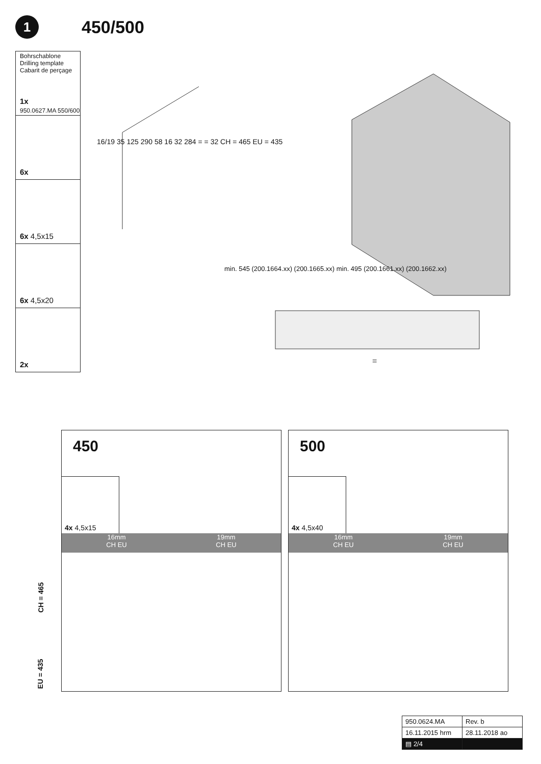1
450/500
Bohrschablone
Drilling template
Cabarit de perçage
1x
950.0627.MA 550/600
6x
6x 4,5x15
6x 4,5x20
2x
16/19 35 125 290 58 16 32 284 = = 32 CH = 465 EU = 435
min. 545 (200.1664.xx) (200.1665.xx) min. 495 (200.1661.xx) (200.1662.xx)
=
450
4x 4,5x15
16mm
CH EU
19mm
CH EU
500
4x 4,5x40
16mm
CH EU
19mm
CH EU
CH = 465
EU = 435
| 950.0624.MA | Rev. b |
| 16.11.2015 hrm | 28.11.2018 ao |
| ▤ 2/4 | |